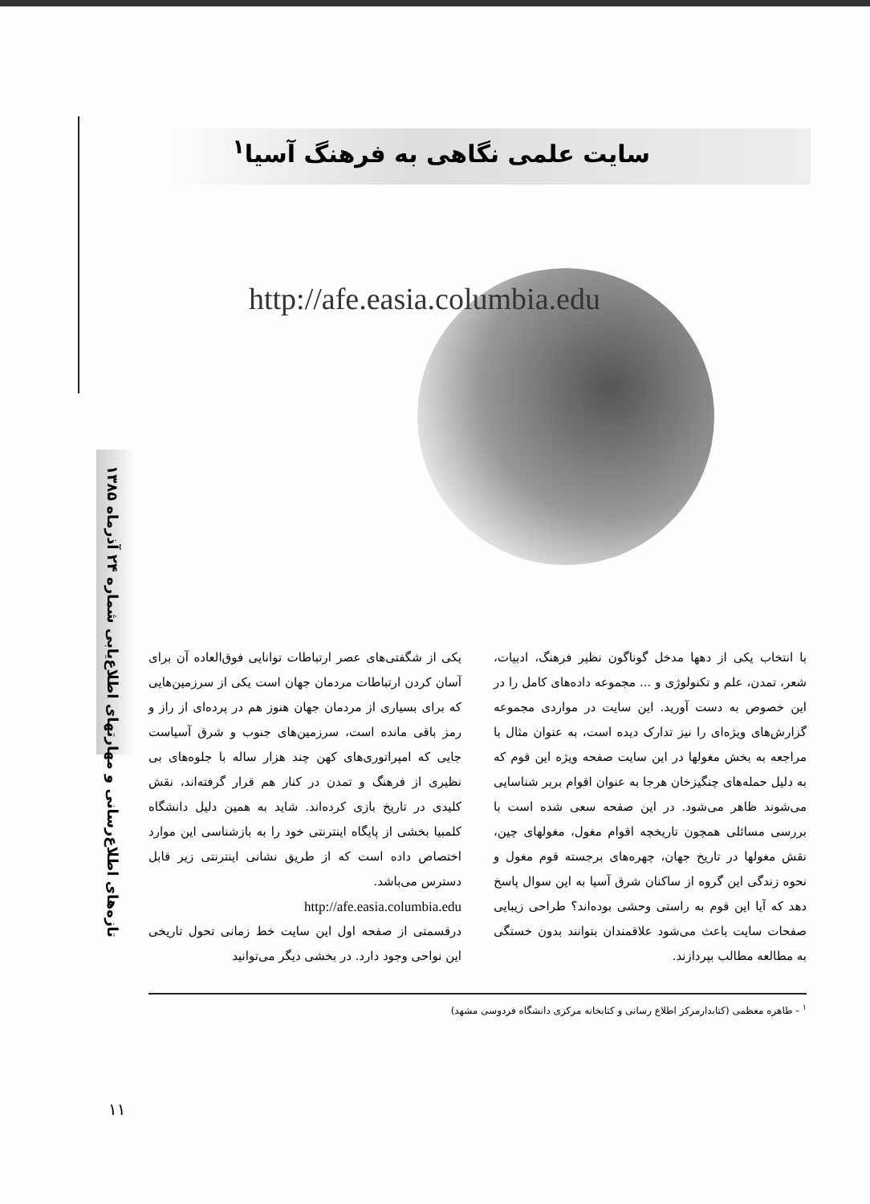تازه‌های اطلاع‌رسانی و مهارتهای اطلاع‌یابی شماره ۲۴ آذرماه ۱۳۸۵
سایت علمی نگاهی به فرهنگ آسیا<sup>۱</sup>
http://afe.easia.columbia.edu
یکی از شگفتی‌های عصر ارتباطات توانایی فوق‌العاده آن برای آسان کردن ارتباطات مردمان جهان است یکی از سرزمین‌هایی که برای بسیاری از مردمان جهان هنوز هم در پرده‌ای از راز و رمز باقی مانده است، سرزمین‌های جنوب و شرق آسیاست جایی که امپراتوری‌های کهن چند هزار ساله با جلوه‌های بی نظیری از فرهنگ و تمدن در کنار هم قرار گرفته‌اند، نقش کلیدی در تاریخ بازی کرده‌اند. شاید به همین دلیل دانشگاه کلمبیا بخشی از پایگاه اینترنتی خود را به بازشناسی این موارد اختصاص داده است که از طریق نشانی اینترنتی زیر قابل دسترس می‌باشد.
http://afe.easia.columbia.edu
درقسمتی از صفحه اول این سایت خط زمانی تحول تاریخی این نواحی وجود دارد. در بخشی دیگر می‌توانید
با انتخاب یکی از دهها مدخل گوناگون نظیر فرهنگ، ادبیات، شعر، تمدن، علم و تکنولوژی و ... مجموعه داده‌های کامل را در این خصوص به دست آورید. این سایت در مواردی مجموعه گزارش‌های ویژه‌ای را نیز تدارک دیده است، به عنوان مثال با مراجعه به بخش مغولها در این سایت صفحه ویژه این قوم که به دلیل حمله‌های چنگیزخان هرجا به عنوان اقوام بربر شناسایی می‌شوند ظاهر می‌شود. در این صفحه سعی شده است با بررسی مسائلی همچون تاریخچه اقوام مغول، مغولهای چین، نقش مغولها در تاریخ جهان، چهره‌های برجسته قوم مغول و نحوه زندگی این گروه از ساکنان شرق آسیا به این سوال پاسخ دهد که آیا این قوم به راستی وحشی بوده‌اند؟ طراحی زیبایی صفحات سایت باعث می‌شود علاقمندان بتوانند بدون خستگی به مطالعه مطالب بپردازند.
<sup>۱</sup> - طاهره معظمی (کتابدارمرکز اطلاع رسانی و کتابخانه مرکزی دانشگاه فردوسی مشهد)
۱۱